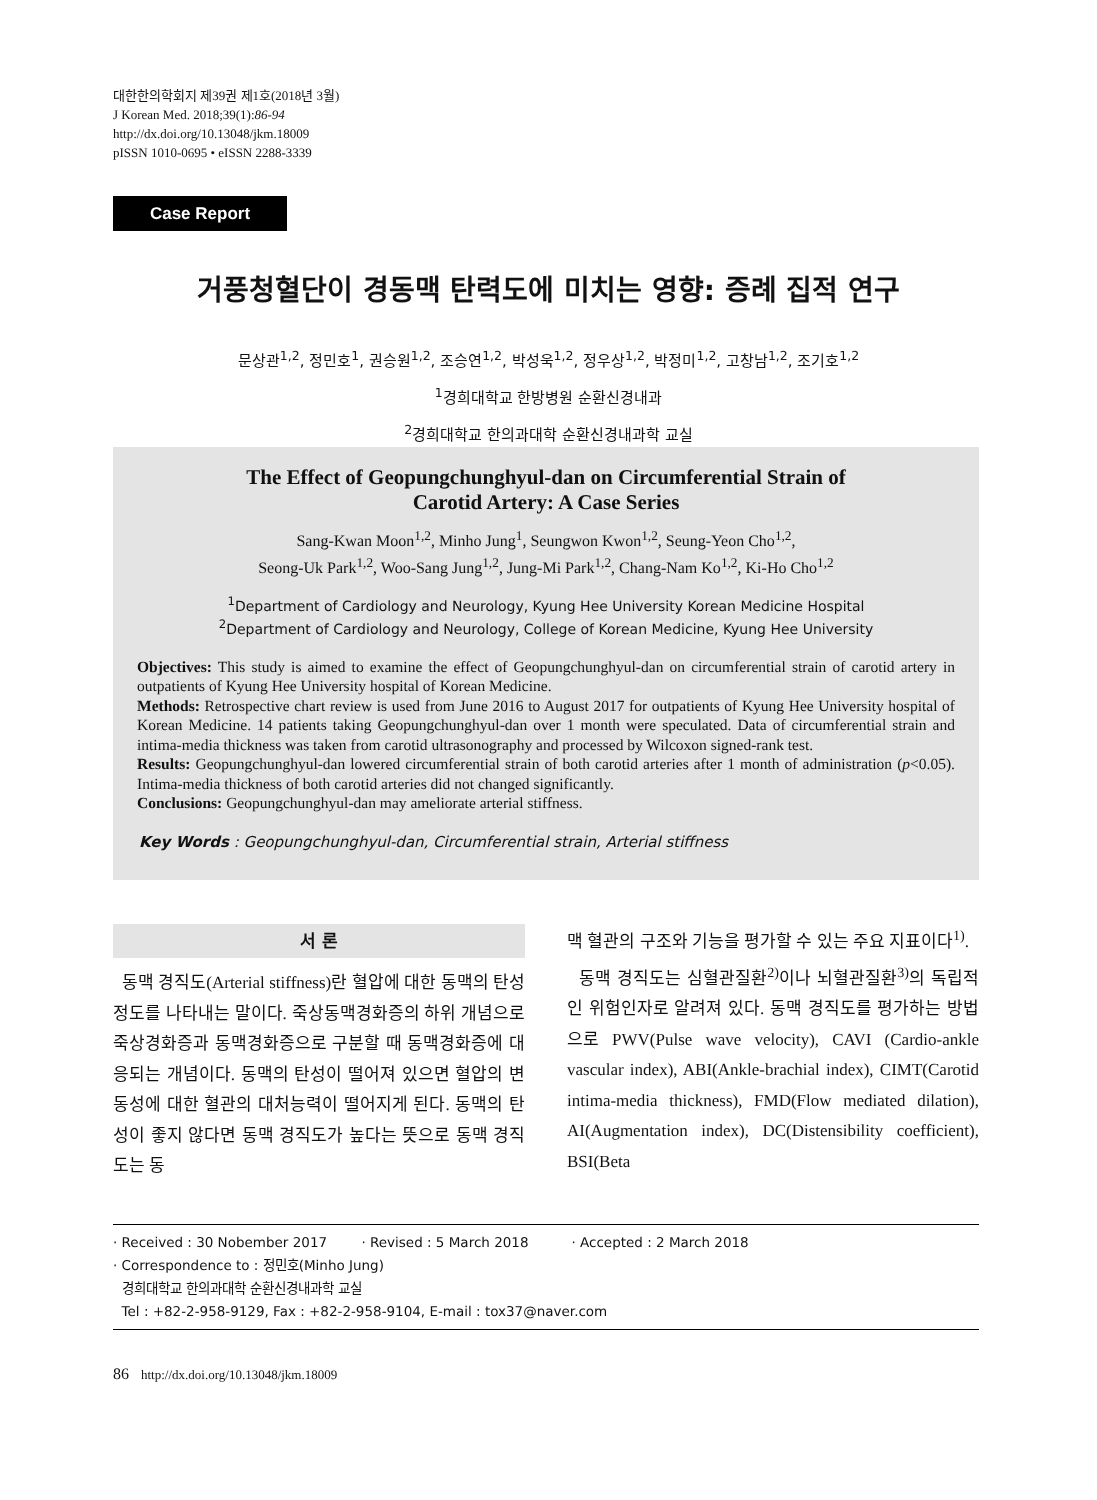대한한의학회지 제39권 제1호(2018년 3월)
J Korean Med. 2018;39(1):86-94
http://dx.doi.org/10.13048/jkm.18009
pISSN 1010-0695 • eISSN 2288-3339
Case Report
거풍청혈단이 경동맥 탄력도에 미치는 영향: 증례 집적 연구
문상관<sup>1,2</sup>, 정민호<sup>1</sup>, 권승원<sup>1,2</sup>, 조승연<sup>1,2</sup>, 박성욱<sup>1,2</sup>, 정우상<sup>1,2</sup>, 박정미<sup>1,2</sup>, 고창남<sup>1,2</sup>, 조기호<sup>1,2</sup>
<sup>1</sup> 경희대학교 한방병원 순환신경내과
<sup>2</sup> 경희대학교 한의과대학 순환신경내과학 교실
The Effect of Geopungchunghyul-dan on Circumferential Strain of
Carotid Artery: A Case Series
Sang-Kwan Moon<sup>1,2</sup>, Minho Jung<sup>1</sup>, Seungwon Kwon<sup>1,2</sup>, Seung-Yeon Cho<sup>1,2</sup>,
Seong-Uk Park<sup>1,2</sup>, Woo-Sang Jung<sup>1,2</sup>, Jung-Mi Park<sup>1,2</sup>, Chang-Nam Ko<sup>1,2</sup>, Ki-Ho Cho<sup>1,2</sup>
<sup>1</sup> Department of Cardiology and Neurology, Kyung Hee University Korean Medicine Hospital
<sup>2</sup> Department of Cardiology and Neurology, College of Korean Medicine, Kyung Hee University
Objectives: This study is aimed to examine the effect of Geopungchunghyul-dan on circumferential strain of carotid artery in outpatients of Kyung Hee University hospital of Korean Medicine.
Methods: Retrospective chart review is used from June 2016 to August 2017 for outpatients of Kyung Hee University hospital of Korean Medicine. 14 patients taking Geopungchunghyul-dan over 1 month were speculated. Data of circumferential strain and intima-media thickness was taken from carotid ultrasonography and processed by Wilcoxon signed-rank test.
Results: Geopungchunghyul-dan lowered circumferential strain of both carotid arteries after 1 month of administration (p<0.05). Intima-media thickness of both carotid arteries did not changed significantly.
Conclusions: Geopungchunghyul-dan may ameliorate arterial stiffness.
Key Words : Geopungchunghyul-dan, Circumferential strain, Arterial stiffness
서 론
동맥 경직도(Arterial stiffness)란 혈압에 대한 동맥의 탄성 정도를 나타내는 말이다. 죽상동맥경화증의 하위 개념으로 죽상경화증과 동맥경화증으로 구분할 때 동맥경화증에 대응되는 개념이다. 동맥의 탄성이 떨어져 있으면 혈압의 변동성에 대한 혈관의 대처능력이 떨어지게 된다. 동맥의 탄성이 좋지 않다면 동맥 경직도가 높다는 뜻으로 동맥 경직도는 동
맥 혈관의 구조와 기능을 평가할 수 있는 주요 지표이다<sup>1)</sup>.
동맥 경직도는 심혈관질환<sup>2)</sup>이나 뇌혈관질환<sup>3)</sup>의 독립적인 위험인자로 알려져 있다. 동맥 경직도를 평가하는 방법으로 PWV(Pulse wave velocity), CAVI (Cardio-ankle vascular index), ABI(Ankle-brachial index), CIMT(Carotid intima-media thickness), FMD(Flow mediated dilation), AI(Augmentation index), DC(Distensibility coefficient), BSI(Beta
· Received : 30 Nobember 2017 · Revised : 5 March 2018 · Accepted : 2 March 2018
· Correspondence to : 정민호(Minho Jung)
경희대학교 한의과대학 순환신경내과학 교실
Tel : +82-2-958-9129, Fax : +82-2-958-9104, E-mail : tox37@naver.com
86 http://dx.doi.org/10.13048/jkm.18009